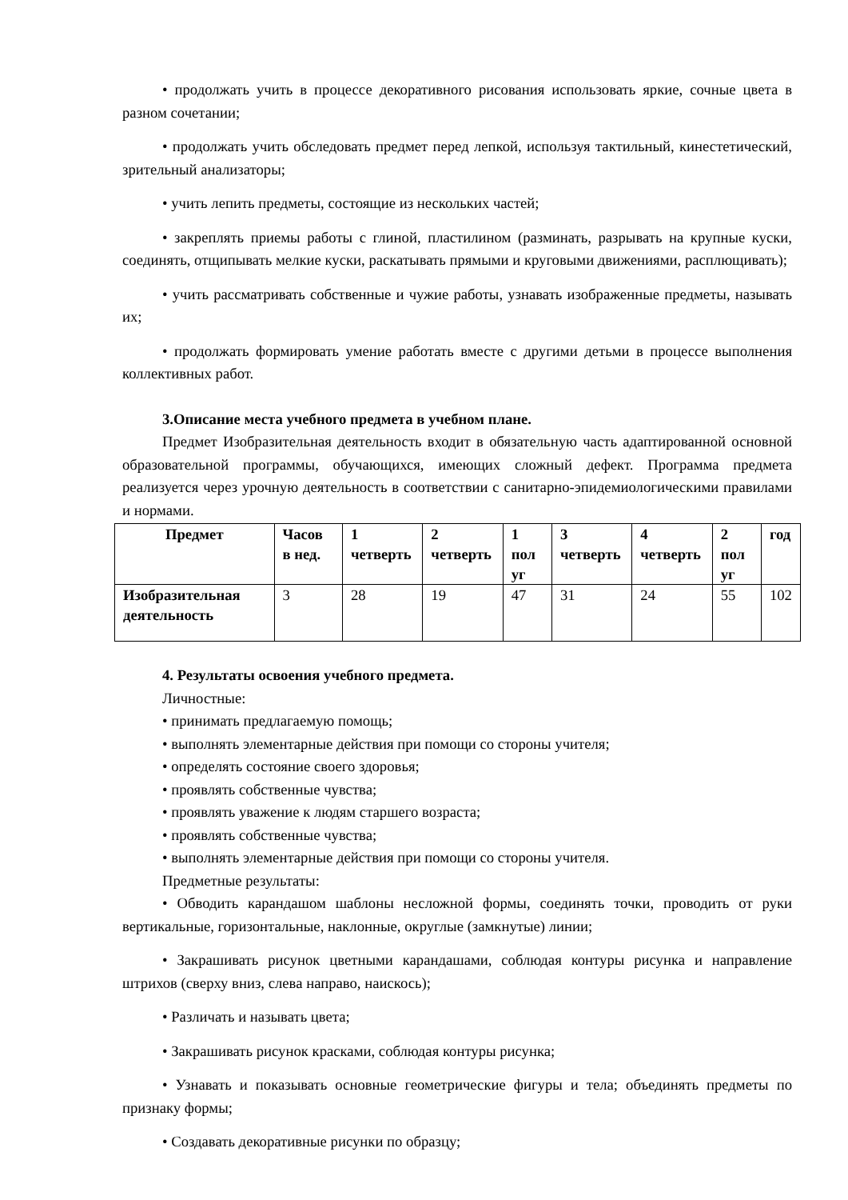• продолжать учить в процессе декоративного рисования использовать яркие, сочные цвета в разном сочетании;
• продолжать учить обследовать предмет перед лепкой, используя тактильный, кинестетический, зрительный анализаторы;
• учить лепить предметы, состоящие из нескольких частей;
• закреплять приемы работы с глиной, пластилином (разминать, разрывать на крупные куски, соединять, отщипывать мелкие куски, раскатывать прямыми и круговыми движениями, расплющивать);
• учить рассматривать собственные и чужие работы, узнавать изображенные предметы, называть их;
• продолжать формировать умение работать вместе с другими детьми в процессе выполнения коллективных работ.
3.Описание места учебного предмета в учебном плане.
Предмет Изобразительная деятельность входит в обязательную часть адаптированной основной образовательной программы, обучающихся, имеющих сложный дефект. Программа предмета реализуется через урочную деятельность в соответствии с санитарно-эпидемиологическими правилами и нормами.
| Предмет | Часов в нед. | 1 четверть | 2 четверть | 1 пол уг | 3 четверть | 4 четверть | 2 пол уг | год |
| --- | --- | --- | --- | --- | --- | --- | --- | --- |
| Изобразительная деятельность | 3 | 28 | 19 | 47 | 31 | 24 | 55 | 102 |
4. Результаты освоения учебного предмета.
Личностные:
• принимать предлагаемую помощь;
• выполнять элементарные действия при помощи со стороны учителя;
• определять состояние своего здоровья;
• проявлять собственные чувства;
• проявлять уважение к людям старшего возраста;
• проявлять собственные чувства;
• выполнять элементарные действия при помощи со стороны учителя.
Предметные результаты:
• Обводить карандашом шаблоны несложной формы, соединять точки, проводить от руки вертикальные, горизонтальные, наклонные, округлые (замкнутые) линии;
• Закрашивать рисунок цветными карандашами, соблюдая контуры рисунка и направление штрихов (сверху вниз, слева направо, наискось);
• Различать и называть цвета;
• Закрашивать рисунок красками, соблюдая контуры рисунка;
• Узнавать и показывать основные геометрические фигуры и тела; объединять предметы по признаку формы;
• Создавать декоративные рисунки по образцу;